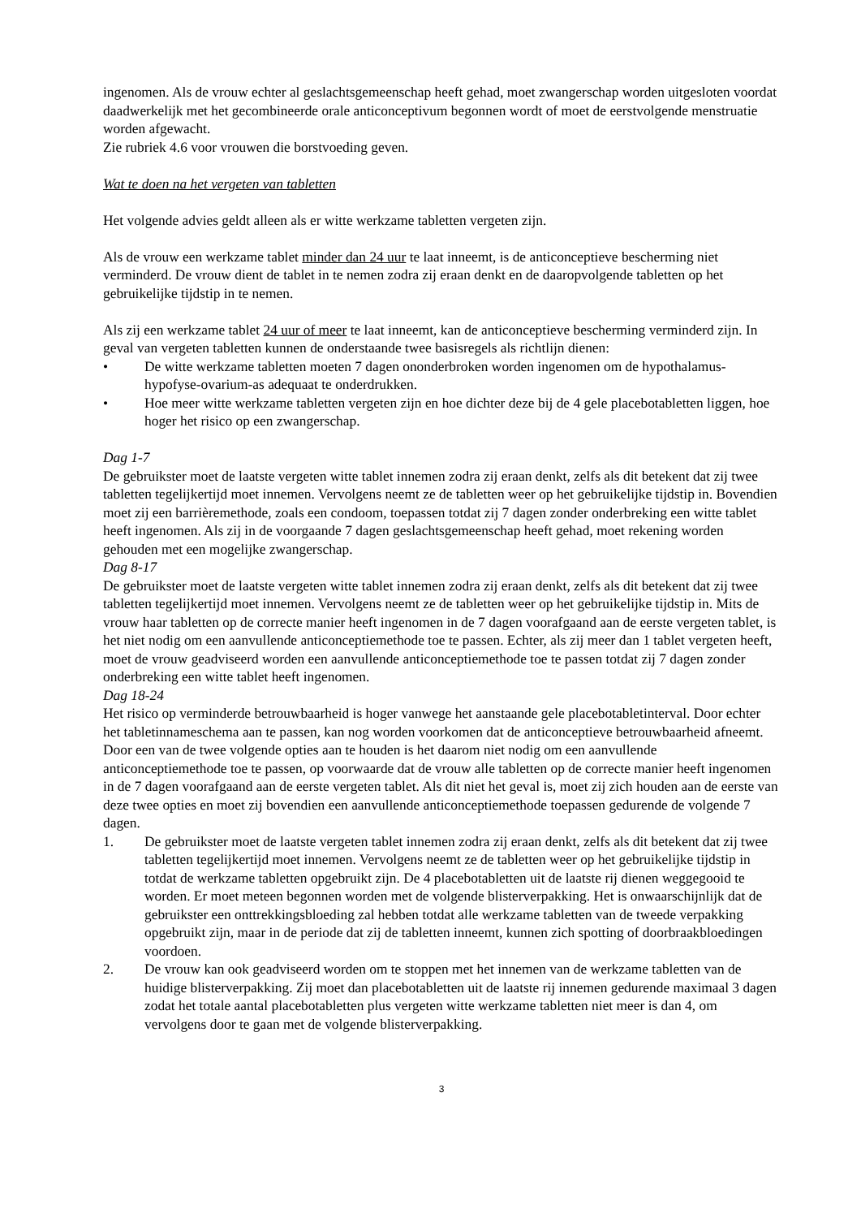ingenomen. Als de vrouw echter al geslachtsgemeenschap heeft gehad, moet zwangerschap worden uitgesloten voordat daadwerkelijk met het gecombineerde orale anticonceptivum begonnen wordt of moet de eerstvolgende menstruatie worden afgewacht.
Zie rubriek 4.6 voor vrouwen die borstvoeding geven.
Wat te doen na het vergeten van tabletten
Het volgende advies geldt alleen als er witte werkzame tabletten vergeten zijn.
Als de vrouw een werkzame tablet minder dan 24 uur te laat inneemt, is de anticonceptieve bescherming niet verminderd. De vrouw dient de tablet in te nemen zodra zij eraan denkt en de daaropvolgende tabletten op het gebruikelijke tijdstip in te nemen.
Als zij een werkzame tablet 24 uur of meer te laat inneemt, kan de anticonceptieve bescherming verminderd zijn. In geval van vergeten tabletten kunnen de onderstaande twee basisregels als richtlijn dienen:
• De witte werkzame tabletten moeten 7 dagen ononderbroken worden ingenomen om de hypothalamus-hypofyse-ovarium-as adequaat te onderdrukken.
• Hoe meer witte werkzame tabletten vergeten zijn en hoe dichter deze bij de 4 gele placebotabletten liggen, hoe hoger het risico op een zwangerschap.
Dag 1-7
De gebruikster moet de laatste vergeten witte tablet innemen zodra zij eraan denkt, zelfs als dit betekent dat zij twee tabletten tegelijkertijd moet innemen. Vervolgens neemt ze de tabletten weer op het gebruikelijke tijdstip in. Bovendien moet zij een barrièremethode, zoals een condoom, toepassen totdat zij 7 dagen zonder onderbreking een witte tablet heeft ingenomen. Als zij in de voorgaande 7 dagen geslachtsgemeenschap heeft gehad, moet rekening worden gehouden met een mogelijke zwangerschap.
Dag 8-17
De gebruikster moet de laatste vergeten witte tablet innemen zodra zij eraan denkt, zelfs als dit betekent dat zij twee tabletten tegelijkertijd moet innemen. Vervolgens neemt ze de tabletten weer op het gebruikelijke tijdstip in. Mits de vrouw haar tabletten op de correcte manier heeft ingenomen in de 7 dagen voorafgaand aan de eerste vergeten tablet, is het niet nodig om een aanvullende anticonceptiemethode toe te passen. Echter, als zij meer dan 1 tablet vergeten heeft, moet de vrouw geadviseerd worden een aanvullende anticonceptiemethode toe te passen totdat zij 7 dagen zonder onderbreking een witte tablet heeft ingenomen.
Dag 18-24
Het risico op verminderde betrouwbaarheid is hoger vanwege het aanstaande gele placebotabletinterval. Door echter het tabletinnameschema aan te passen, kan nog worden voorkomen dat de anticonceptieve betrouwbaarheid afneemt. Door een van de twee volgende opties aan te houden is het daarom niet nodig om een aanvullende anticonceptiemethode toe te passen, op voorwaarde dat de vrouw alle tabletten op de correcte manier heeft ingenomen in de 7 dagen voorafgaand aan de eerste vergeten tablet. Als dit niet het geval is, moet zij zich houden aan de eerste van deze twee opties en moet zij bovendien een aanvullende anticonceptiemethode toepassen gedurende de volgende 7 dagen.
1. De gebruikster moet de laatste vergeten tablet innemen zodra zij eraan denkt, zelfs als dit betekent dat zij twee tabletten tegelijkertijd moet innemen. Vervolgens neemt ze de tabletten weer op het gebruikelijke tijdstip in totdat de werkzame tabletten opgebruikt zijn. De 4 placebotabletten uit de laatste rij dienen weggegooid te worden. Er moet meteen begonnen worden met de volgende blisterverpakking. Het is onwaarschijnlijk dat de gebruikster een onttrekkingsbloeding zal hebben totdat alle werkzame tabletten van de tweede verpakking opgebruikt zijn, maar in de periode dat zij de tabletten inneemt, kunnen zich spotting of doorbraakbloedingen voordoen.
2. De vrouw kan ook geadviseerd worden om te stoppen met het innemen van de werkzame tabletten van de huidige blisterverpakking. Zij moet dan placebotabletten uit de laatste rij innemen gedurende maximaal 3 dagen zodat het totale aantal placebotabletten plus vergeten witte werkzame tabletten niet meer is dan 4, om vervolgens door te gaan met de volgende blisterverpakking.
3